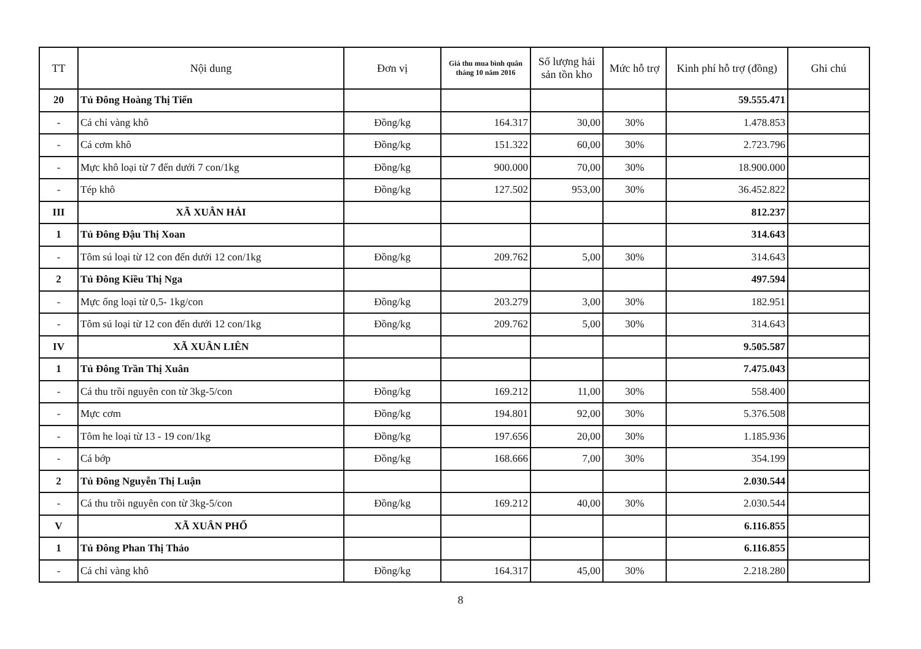| TT | Nội dung | Đơn vị | Giá thu mua bình quân tháng 10 năm 2016 | Số lượng hải sản tồn kho | Mức hỗ trợ | Kinh phí hỗ trợ (đồng) | Ghi chú |
| --- | --- | --- | --- | --- | --- | --- | --- |
| 20 | Tủ Đông Hoàng Thị Tiến | | | | | 59.555.471 | |
| - | Cá chỉ vàng khô | Đồng/kg | 164.317 | 30,00 | 30% | 1.478.853 | |
| - | Cá cơm khô | Đồng/kg | 151.322 | 60,00 | 30% | 2.723.796 | |
| - | Mực khô loại từ 7 đến dưới 7 con/1kg | Đồng/kg | 900.000 | 70,00 | 30% | 18.900.000 | |
| - | Tép khô | Đồng/kg | 127.502 | 953,00 | 30% | 36.452.822 | |
| III | XÃ XUÂN HẢI | | | | | 812.237 | |
| 1 | Tủ Đông Đậu Thị Xoan | | | | | 314.643 | |
| - | Tôm sú loại từ 12 con đến dưới 12 con/1kg | Đồng/kg | 209.762 | 5,00 | 30% | 314.643 | |
| 2 | Tủ Đông Kiều Thị Nga | | | | | 497.594 | |
| - | Mực ống loại từ 0,5- 1kg/con | Đồng/kg | 203.279 | 3,00 | 30% | 182.951 | |
| - | Tôm sú loại từ 12 con đến dưới 12 con/1kg | Đồng/kg | 209.762 | 5,00 | 30% | 314.643 | |
| IV | XÃ XUÂN LIÊN | | | | | 9.505.587 | |
| 1 | Tủ Đông Trần Thị Xuân | | | | | 7.475.043 | |
| - | Cá thu trồi nguyên con từ 3kg-5/con | Đồng/kg | 169.212 | 11,00 | 30% | 558.400 | |
| - | Mực cơm | Đồng/kg | 194.801 | 92,00 | 30% | 5.376.508 | |
| - | Tôm he loại từ 13 - 19 con/1kg | Đồng/kg | 197.656 | 20,00 | 30% | 1.185.936 | |
| - | Cá bớp | Đồng/kg | 168.666 | 7,00 | 30% | 354.199 | |
| 2 | Tủ Đông Nguyễn Thị Luận | | | | | 2.030.544 | |
| - | Cá thu trồi nguyên con từ 3kg-5/con | Đồng/kg | 169.212 | 40,00 | 30% | 2.030.544 | |
| V | XÃ XUÂN PHỔ | | | | | 6.116.855 | |
| 1 | Tủ Đông Phan Thị Thảo | | | | | 6.116.855 | |
| - | Cá chỉ vàng khô | Đồng/kg | 164.317 | 45,00 | 30% | 2.218.280 | |
8